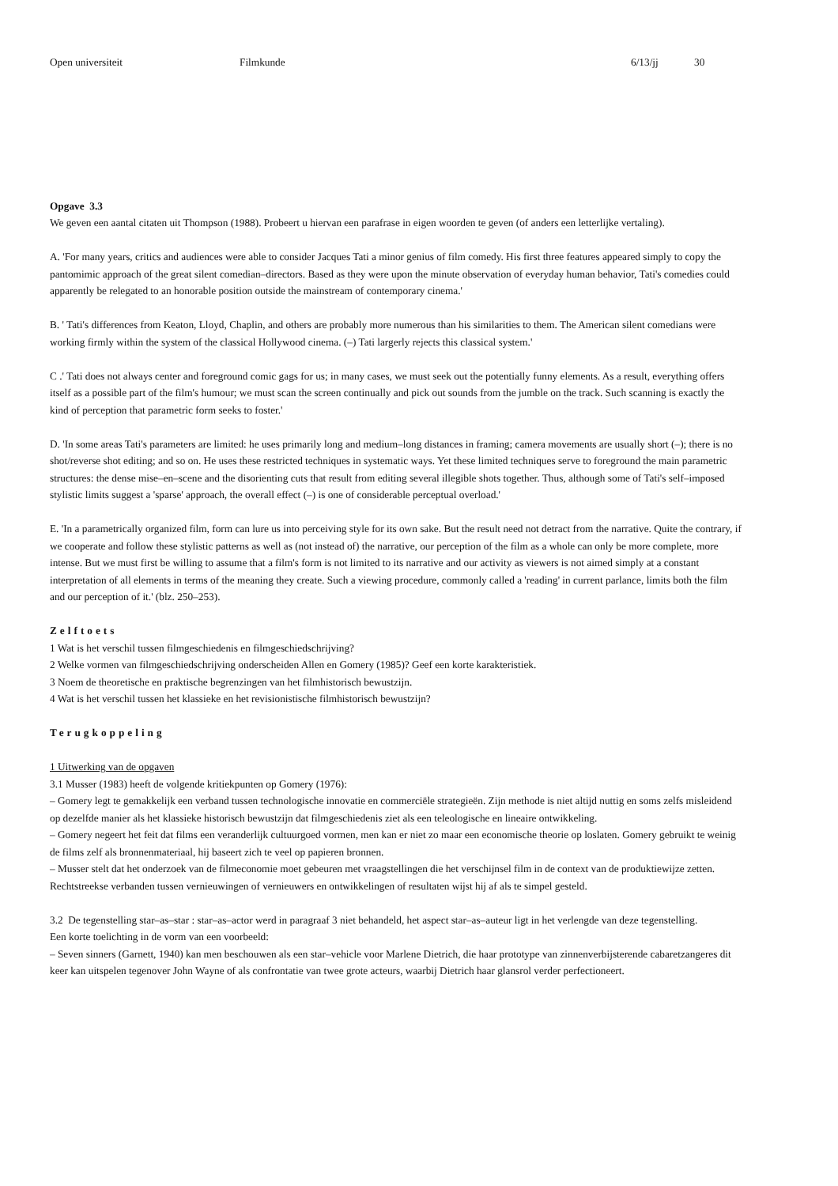Open universiteit Filmkunde 6/13/jj 30
Opgave 3.3
We geven een aantal citaten uit Thompson (1988). Probeert u hiervan een parafrase in eigen woorden te geven (of anders een letterlijke vertaling).
A. 'For many years, critics and audiences were able to consider Jacques Tati a minor genius of film comedy. His first three features appeared simply to copy the pantomimic approach of the great silent comedian–directors. Based as they were upon the minute observation of everyday human behavior, Tati's comedies could apparently be relegated to an honorable position outside the mainstream of contemporary cinema.'
B. ' Tati's differences from Keaton, Lloyd, Chaplin, and others are probably more numerous than his similarities to them. The American silent comedians were working firmly within the system of the classical Hollywood cinema. (–) Tati largerly rejects this classical system.'
C .' Tati does not always center and foreground comic gags for us; in many cases, we must seek out the potentially funny elements. As a result, everything offers itself as a possible part of the film's humour; we must scan the screen continually and pick out sounds from the jumble on the track. Such scanning is exactly the kind of perception that parametric form seeks to foster.'
D. 'In some areas Tati's parameters are limited: he uses primarily long and medium–long distances in framing; camera movements are usually short (–); there is no shot/reverse shot editing; and so on. He uses these restricted techniques in systematic ways. Yet these limited techniques serve to foreground the main parametric structures: the dense mise–en–scene and the disorienting cuts that result from editing several illegible shots together. Thus, although some of Tati's self–imposed stylistic limits suggest a 'sparse' approach, the overall effect (–) is one of considerable perceptual overload.'
E. 'In a parametrically organized film, form can lure us into perceiving style for its own sake. But the result need not detract from the narrative. Quite the contrary, if we cooperate and follow these stylistic patterns as well as (not instead of) the narrative, our perception of the film as a whole can only be more complete, more intense. But we must first be willing to assume that a film's form is not limited to its narrative and our activity as viewers is not aimed simply at a constant interpretation of all elements in terms of the meaning they create. Such a viewing procedure, commonly called a 'reading' in current parlance, limits both the film and our perception of it.' (blz. 250–253).
Zelftoets
1 Wat is het verschil tussen filmgeschiedenis en filmgeschiedschrijving?
2 Welke vormen van filmgeschiedschrijving onderscheiden Allen en Gomery (1985)? Geef een korte karakteristiek.
3 Noem de theoretische en praktische begrenzingen van het filmhistorisch bewustzijn.
4 Wat is het verschil tussen het klassieke en het revisionistische filmhistorisch bewustzijn?
Terugkoppeling
1 Uitwerking van de opgaven
3.1 Musser (1983) heeft de volgende kritiekpunten op Gomery (1976):
– Gomery legt te gemakkelijk een verband tussen technologische innovatie en commerciële strategieën. Zijn methode is niet altijd nuttig en soms zelfs misleidend op dezelfde manier als het klassieke historisch bewustzijn dat filmgeschiedenis ziet als een teleologische en lineaire ontwikkeling.
– Gomery negeert het feit dat films een veranderlijk cultuurgoed vormen, men kan er niet zo maar een economische theorie op loslaten. Gomery gebruikt te weinig de films zelf als bronnenmateriaal, hij baseert zich te veel op papieren bronnen.
– Musser stelt dat het onderzoek van de filmeconomie moet gebeuren met vraagstellingen die het verschijnsel film in de context van de produktiewijze zetten. Rechtstreekse verbanden tussen vernieuwingen of vernieuwers en ontwikkelingen of resultaten wijst hij af als te simpel gesteld.
3.2 De tegenstelling star–as–star : star–as–actor werd in paragraaf 3 niet behandeld, het aspect star–as–auteur ligt in het verlengde van deze tegenstelling.
Een korte toelichting in de vorm van een voorbeeld:
– Seven sinners (Garnett, 1940) kan men beschouwen als een star–vehicle voor Marlene Dietrich, die haar prototype van zinnenverbijsterende cabaretzangeres dit keer kan uitspelen tegenover John Wayne of als confrontatie van twee grote acteurs, waarbij Dietrich haar glansrol verder perfectioneert.